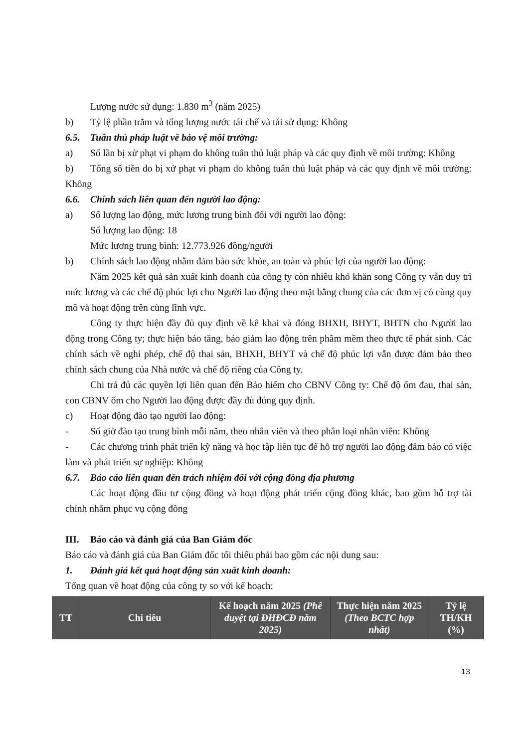Lượng nước sử dụng: 1.830 m<sup>3</sup> (năm 2025)
b) Tỷ lệ phần trăm và tổng lượng nước tái chế và tái sử dụng: Không
6.5. Tuân thủ pháp luật về bảo vệ môi trường:
a) Số lần bị xử phạt vi phạm do không tuân thủ luật pháp và các quy định về môi trường: Không
b) Tổng số tiền do bị xử phạt vi phạm do không tuân thủ luật pháp và các quy định về môi trường: Không
6.6. Chính sách liên quan đến người lao động:
a) Số lượng lao động, mức lương trung bình đối với người lao động:
Số lượng lao động: 18
Mức lương trung bình: 12.773.926 đồng/người
b) Chính sách lao động nhằm đảm bảo sức khỏe, an toàn và phúc lợi của người lao động:
Năm 2025 kết quả sản xuất kinh doanh của công ty còn nhiều khó khăn song Công ty vẫn duy trì mức lương và các chế độ phúc lợi cho Người lao động theo mặt bằng chung của các đơn vị có cùng quy mô và hoạt động trên cùng lĩnh vực.
Công ty thực hiện đầy đủ quy định về kê khai và đóng BHXH, BHYT, BHTN cho Người lao động trong Công ty; thực hiện báo tăng, báo giảm lao động trên phầm mềm theo thực tế phát sinh. Các chính sách về nghỉ phép, chế độ thai sản, BHXH, BHYT và chế độ phúc lợi vẫn được đảm bảo theo chính sách chung của Nhà nước và chế độ riêng của Công ty.
Chi trả đủ các quyền lợi liên quan đến Bảo hiểm cho CBNV Công ty: Chế độ ốm đau, thai sản, con CBNV ốm cho Người lao động được đầy đủ đúng quy định.
c) Hoạt động đào tạo người lao động:
- Số giờ đào tạo trung bình mỗi năm, theo nhân viên và theo phân loại nhân viên: Không
- Các chương trình phát triển kỹ năng và học tập liên tục để hỗ trợ người lao động đảm bảo có việc làm và phát triển sự nghiệp: Không
6.7. Báo cáo liên quan đến trách nhiệm đối với cộng đồng địa phương
Các hoạt động đầu tư cộng đồng và hoạt động phát triển cộng đồng khác, bao gồm hỗ trợ tài chính nhằm phục vụ cộng đồng
III. Báo cáo và đánh giá của Ban Giám đốc
Báo cáo và đánh giá của Ban Giám đốc tối thiểu phải bao gồm các nội dung sau:
1. Đánh giá kết quả hoạt động sản xuất kinh doanh:
Tổng quan về hoạt động của công ty so với kế hoạch:
| TT | Chỉ tiêu | Kế hoạch năm 2025 (Phê duyệt tại ĐHĐCĐ năm 2025) | Thực hiện năm 2025 (Theo BCTC hợp nhất) | Tỷ lệ TH/KH (%) |
| --- | --- | --- | --- | --- |
13